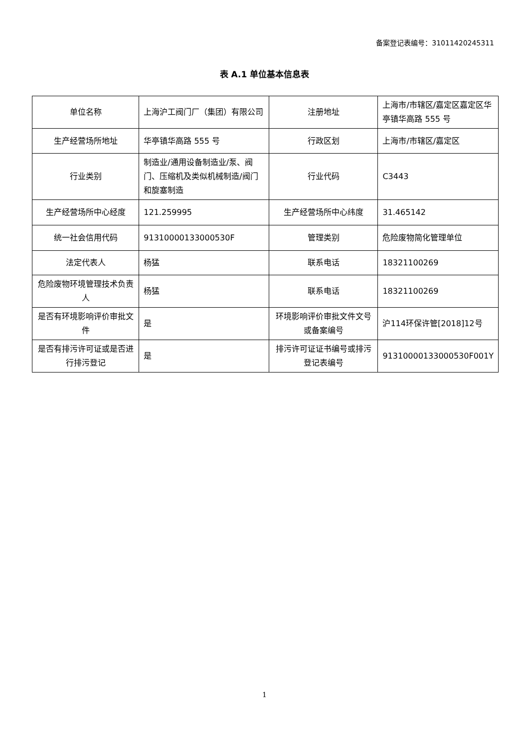备案登记表编号：31011420245311
表 A.1 单位基本信息表
| 单位名称 | 上海沪工阀门厂（集团）有限公司 | 注册地址 | 上海市/市辖区/嘉定区嘉定区华亭镇华高路 555 号 |
| 生产经营场所地址 | 华亭镇华高路 555 号 | 行政区划 | 上海市/市辖区/嘉定区 |
| 行业类别 | 制造业/通用设备制造业/泵、阀门、压缩机及类似机械制造/阀门和旋塞制造 | 行业代码 | C3443 |
| 生产经营场所中心经度 | 121.259995 | 生产经营场所中心纬度 | 31.465142 |
| 统一社会信用代码 | 91310000133000530F | 管理类别 | 危险废物简化管理单位 |
| 法定代表人 | 杨猛 | 联系电话 | 18321100269 |
| 危险废物环境管理技术负责人 | 杨猛 | 联系电话 | 18321100269 |
| 是否有环境影响评价审批文件 | 是 | 环境影响评价审批文件文号或备案编号 | 沪114环保许管[2018]12号 |
| 是否有排污许可证或是否进行排污登记 | 是 | 排污许可证证书编号或排污登记表编号 | 91310000133000530F001Y |
1